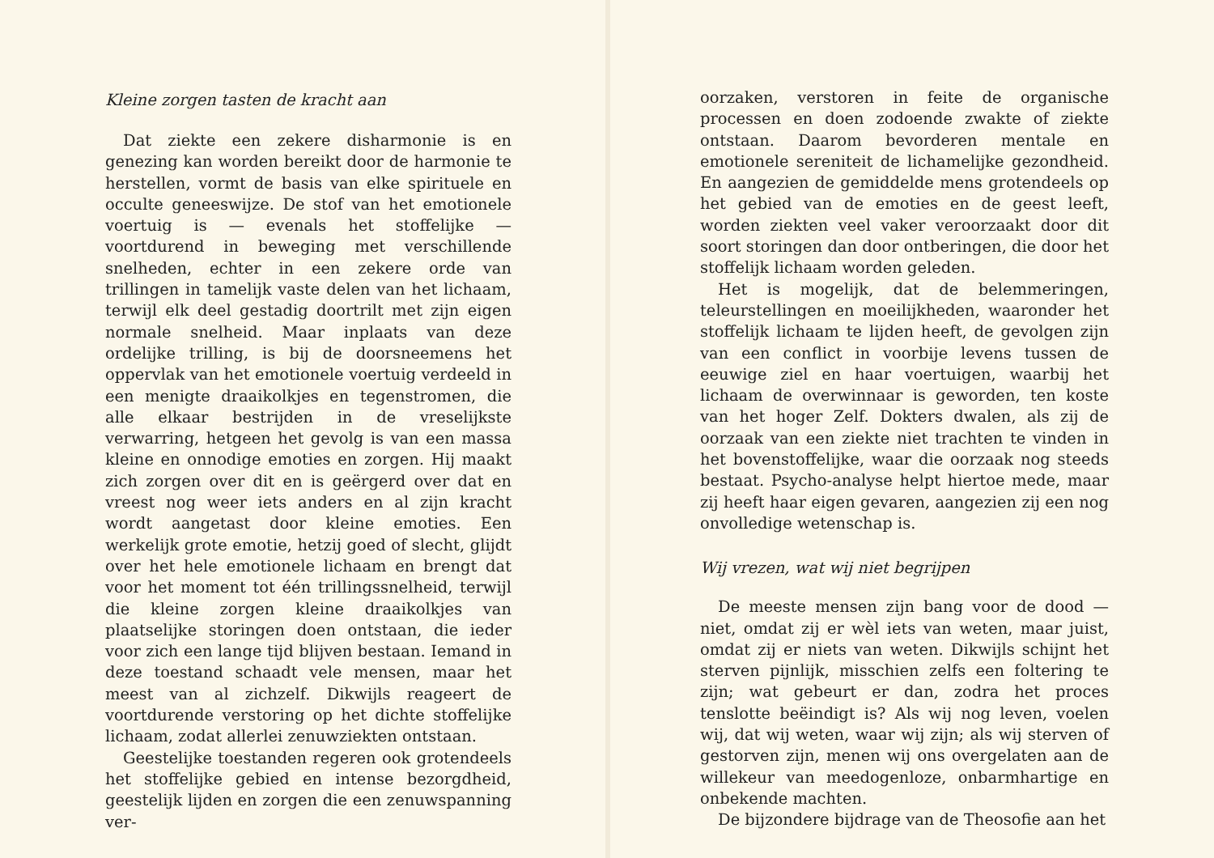Kleine zorgen tasten de kracht aan
Dat ziekte een zekere disharmonie is en genezing kan worden bereikt door de harmonie te herstellen, vormt de basis van elke spirituele en occulte geneeswijze. De stof van het emotionele voertuig is — evenals het stoffelijke — voortdurend in beweging met verschillende snelheden, echter in een zekere orde van trillingen in tamelijk vaste delen van het lichaam, terwijl elk deel gestadig doortrilt met zijn eigen normale snelheid. Maar inplaats van deze ordelijke trilling, is bij de doorsneemens het oppervlak van het emotionele voertuig verdeeld in een menigte draaikolkjes en tegenstromen, die alle elkaar bestrijden in de vreselijkste verwarring, hetgeen het gevolg is van een massa kleine en onnodige emoties en zorgen. Hij maakt zich zorgen over dit en is geërgerd over dat en vreest nog weer iets anders en al zijn kracht wordt aangetast door kleine emoties. Een werkelijk grote emotie, hetzij goed of slecht, glijdt over het hele emotionele lichaam en brengt dat voor het moment tot één trillingssnelheid, terwijl die kleine zorgen kleine draaikolkjes van plaatselijke storingen doen ontstaan, die ieder voor zich een lange tijd blijven bestaan. Iemand in deze toestand schaadt vele mensen, maar het meest van al zichzelf. Dikwijls reageert de voortdurende verstoring op het dichte stoffelijke lichaam, zodat allerlei zenuwziekten ontstaan.
Geestelijke toestanden regeren ook grotendeels het stoffelijke gebied en intense bezorgdheid, geestelijk lijden en zorgen die een zenuwspanning ver-
oorzaken, verstoren in feite de organische processen en doen zodoende zwakte of ziekte ontstaan. Daarom bevorderen mentale en emotionele sereniteit de lichamelijke gezondheid. En aangezien de gemiddelde mens grotendeels op het gebied van de emoties en de geest leeft, worden ziekten veel vaker veroorzaakt door dit soort storingen dan door ontberingen, die door het stoffelijk lichaam worden geleden.
Het is mogelijk, dat de belemmeringen, teleurstellingen en moeilijkheden, waaronder het stoffelijk lichaam te lijden heeft, de gevolgen zijn van een conflict in voorbije levens tussen de eeuwige ziel en haar voertuigen, waarbij het lichaam de overwinnaar is geworden, ten koste van het hoger Zelf. Dokters dwalen, als zij de oorzaak van een ziekte niet trachten te vinden in het bovenstoffelijke, waar die oorzaak nog steeds bestaat. Psycho-analyse helpt hiertoe mede, maar zij heeft haar eigen gevaren, aangezien zij een nog onvolledige wetenschap is.
Wij vrezen, wat wij niet begrijpen
De meeste mensen zijn bang voor de dood — niet, omdat zij er wèl iets van weten, maar juist, omdat zij er niets van weten. Dikwijls schijnt het sterven pijnlijk, misschien zelfs een foltering te zijn; wat gebeurt er dan, zodra het proces tenslotte beëindigt is? Als wij nog leven, voelen wij, dat wij weten, waar wij zijn; als wij sterven of gestorven zijn, menen wij ons overgelaten aan de willekeur van meedogenloze, onbarmhartige en onbekende machten.
De bijzondere bijdrage van de Theosofie aan het